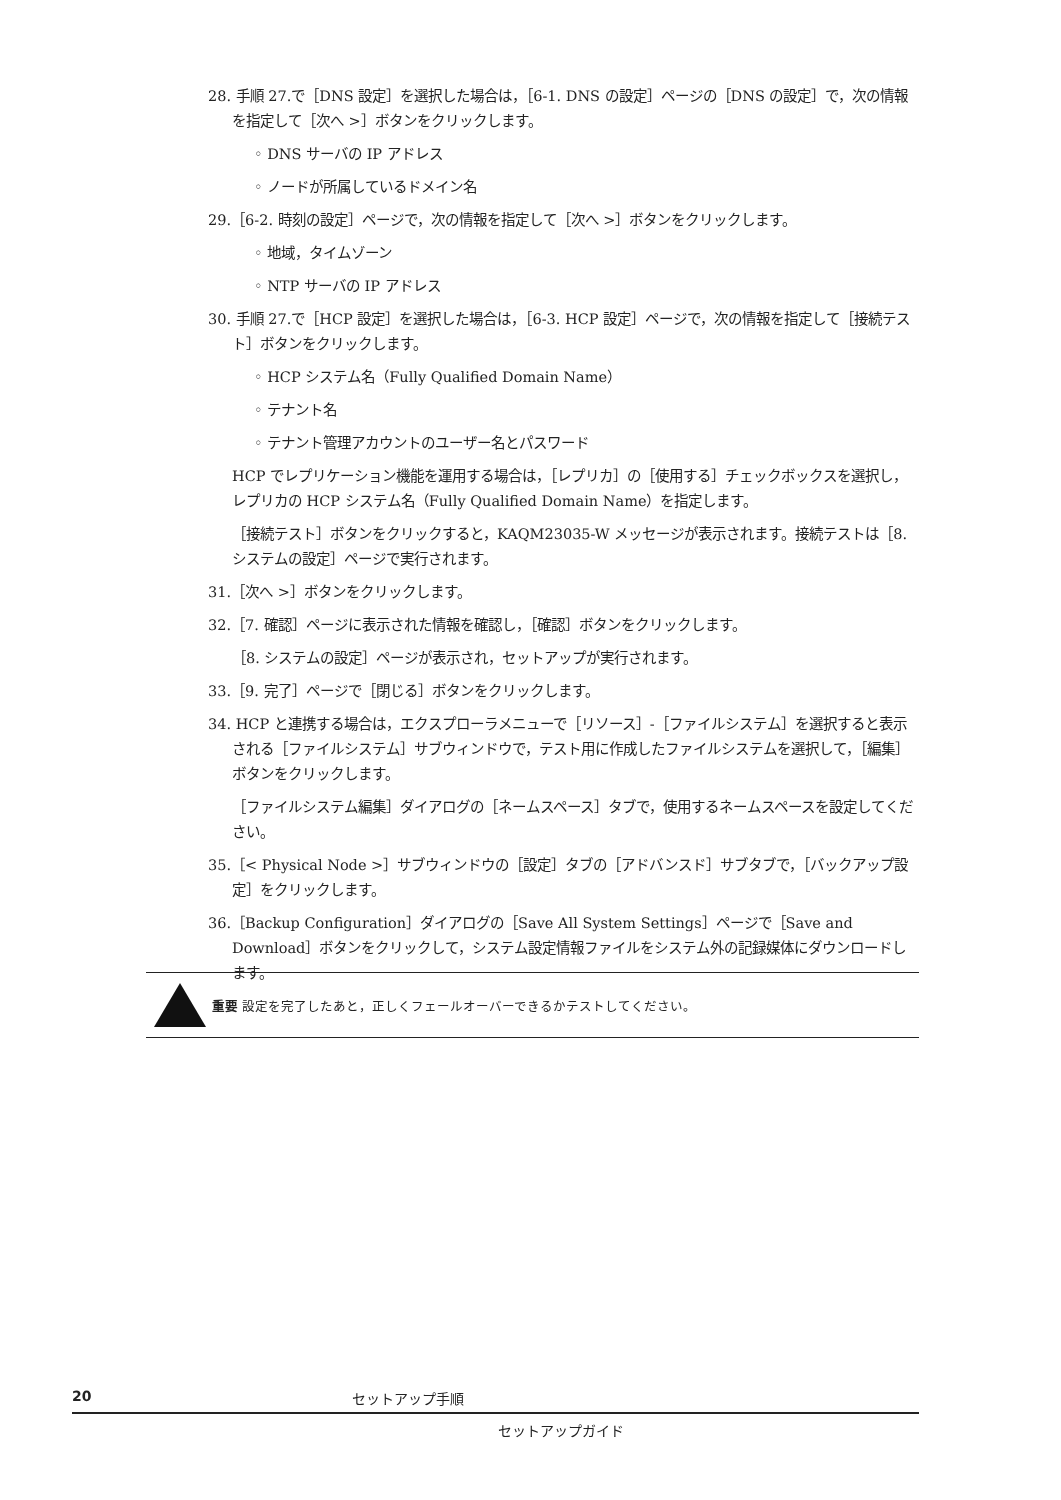28. 手順 27.で［DNS 設定］を選択した場合は，［6-1. DNS の設定］ページの［DNS の設定］で，次の情報を指定して［次へ >］ボタンをクリックします。
◦ DNS サーバの IP アドレス
◦ ノードが所属しているドメイン名
29.［6-2. 時刻の設定］ページで，次の情報を指定して［次へ >］ボタンをクリックします。
◦ 地域，タイムゾーン
◦ NTP サーバの IP アドレス
30. 手順 27.で［HCP 設定］を選択した場合は，［6-3. HCP 設定］ページで，次の情報を指定して［接続テスト］ボタンをクリックします。
◦ HCP システム名（Fully Qualified Domain Name）
◦ テナント名
◦ テナント管理アカウントのユーザー名とパスワード
HCP でレプリケーション機能を運用する場合は，［レプリカ］の［使用する］チェックボックスを選択し，レプリカの HCP システム名（Fully Qualified Domain Name）を指定します。
［接続テスト］ボタンをクリックすると，KAQM23035-W メッセージが表示されます。接続テストは［8. システムの設定］ページで実行されます。
31.［次へ >］ボタンをクリックします。
32.［7. 確認］ページに表示された情報を確認し，［確認］ボタンをクリックします。
［8. システムの設定］ページが表示され，セットアップが実行されます。
33.［9. 完了］ページで［閉じる］ボタンをクリックします。
34. HCP と連携する場合は，エクスプローラメニューで［リソース］-［ファイルシステム］を選択すると表示される［ファイルシステム］サブウィンドウで，テスト用に作成したファイルシステムを選択して，［編集］ボタンをクリックします。
［ファイルシステム編集］ダイアログの［ネームスペース］タブで，使用するネームスペースを設定してください。
35.［< Physical Node >］サブウィンドウの［設定］タブの［アドバンスド］サブタブで，［バックアップ設定］をクリックします。
36.［Backup Configuration］ダイアログの［Save All System Settings］ページで［Save and Download］ボタンをクリックして，システム設定情報ファイルをシステム外の記録媒体にダウンロードします。
重要 設定を完了したあと，正しくフェールオーバーできるかテストしてください。
20 セットアップ手順
セットアップガイド